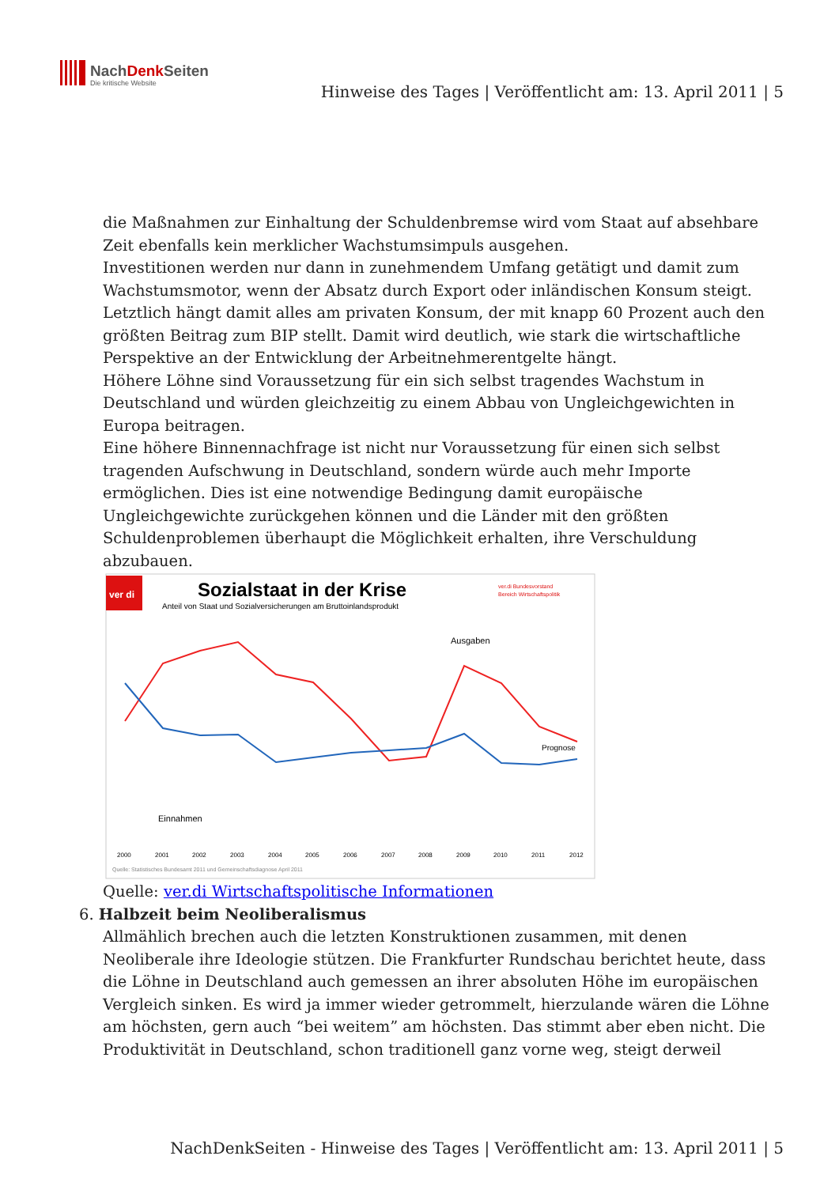NachDenkSeiten
Die kritische Website
Hinweise des Tages | Veröffentlicht am: 13. April 2011 | 5
die Maßnahmen zur Einhaltung der Schuldenbremse wird vom Staat auf absehbare Zeit ebenfalls kein merklicher Wachstumsimpuls ausgehen.
Investitionen werden nur dann in zunehmendem Umfang getätigt und damit zum Wachstumsmotor, wenn der Absatz durch Export oder inländischen Konsum steigt. Letztlich hängt damit alles am privaten Konsum, der mit knapp 60 Prozent auch den größten Beitrag zum BIP stellt. Damit wird deutlich, wie stark die wirtschaftliche Perspektive an der Entwicklung der Arbeitnehmerentgelte hängt.
Höhere Löhne sind Voraussetzung für ein sich selbst tragendes Wachstum in Deutschland und würden gleichzeitig zu einem Abbau von Ungleichgewichten in Europa beitragen.
Eine höhere Binnennachfrage ist nicht nur Voraussetzung für einen sich selbst tragenden Aufschwung in Deutschland, sondern würde auch mehr Importe ermöglichen. Dies ist eine notwendige Bedingung damit europäische Ungleichgewichte zurückgehen können und die Länder mit den größten Schuldenproblemen überhaupt die Möglichkeit erhalten, ihre Verschuldung abzubauen.
ver di
Sozialstaat in der Krise
Anteil von Staat und Sozialversicherungen am Bruttoinlandsprodukt
ver.di Bundesvorstand
Bereich Wirtschaftspolitik
Ausgaben
Einnahmen
Prognose
2000 2001 2002 2003 2004 2005 2006 2007 2008 2009 2010 2011 2012
Quelle: Statistisches Bundesamt 2011 und Gemeinschaftsdiagnose April 2011
Quelle: ver.di Wirtschaftspolitische Informationen
6. Halbzeit beim Neoliberalismus
Allmählich brechen auch die letzten Konstruktionen zusammen, mit denen Neoliberale ihre Ideologie stützen. Die Frankfurter Rundschau berichtet heute, dass die Löhne in Deutschland auch gemessen an ihrer absoluten Höhe im europäischen Vergleich sinken. Es wird ja immer wieder getrommelt, hierzulande wären die Löhne am höchsten, gern auch “bei weitem” am höchsten. Das stimmt aber eben nicht. Die Produktivität in Deutschland, schon traditionell ganz vorne weg, steigt derweil
NachDenkSeiten - Hinweise des Tages | Veröffentlicht am: 13. April 2011 | 5